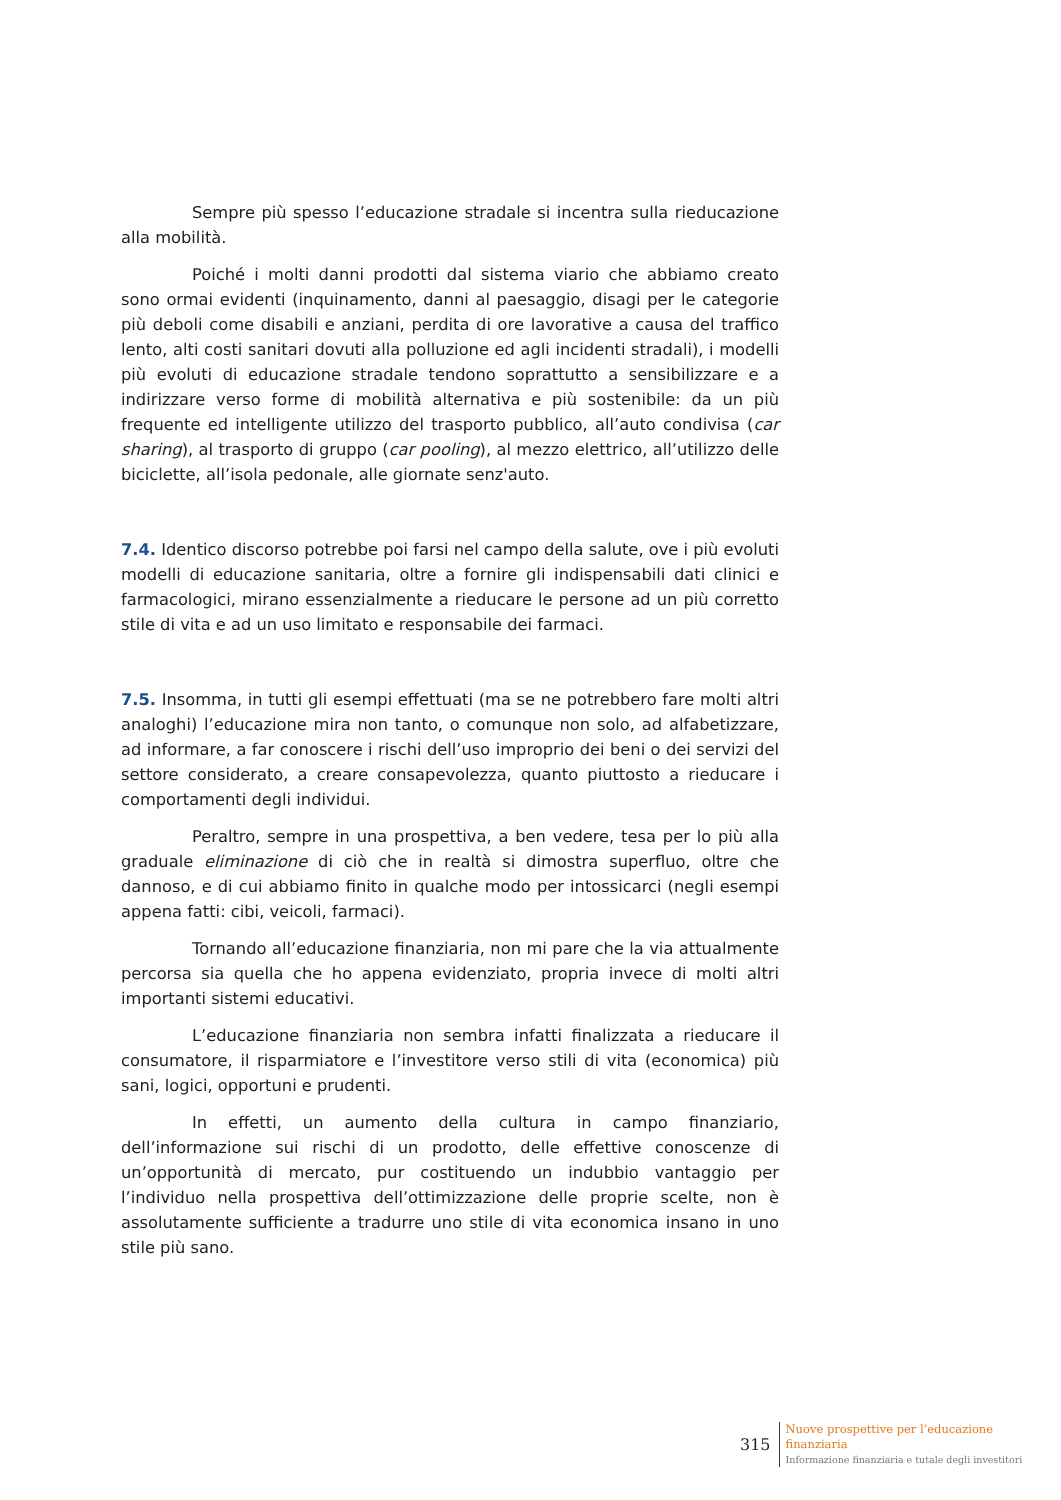Sempre più spesso l’educazione stradale si incentra sulla rieducazione alla mobilità.
Poiché i molti danni prodotti dal sistema viario che abbiamo creato sono ormai evidenti (inquinamento, danni al paesaggio, disagi per le categorie più deboli come disabili e anziani, perdita di ore lavorative a causa del traffico lento, alti costi sanitari dovuti alla polluzione ed agli incidenti stradali), i modelli più evoluti di educazione stradale tendono soprattutto a sensibilizzare e a indirizzare verso forme di mobilità alternativa e più sostenibile: da un più frequente ed intelligente utilizzo del trasporto pubblico, all’auto condivisa (car sharing), al trasporto di gruppo (car pooling), al mezzo elettrico, all’utilizzo delle biciclette, all’isola pedonale, alle giornate senz'auto.
7.4. Identico discorso potrebbe poi farsi nel campo della salute, ove i più evoluti modelli di educazione sanitaria, oltre a fornire gli indispensabili dati clinici e farmacologici, mirano essenzialmente a rieducare le persone ad un più corretto stile di vita e ad un uso limitato e responsabile dei farmaci.
7.5. Insomma, in tutti gli esempi effettuati (ma se ne potrebbero fare molti altri analoghi) l’educazione mira non tanto, o comunque non solo, ad alfabetizzare, ad informare, a far conoscere i rischi dell’uso improprio dei beni o dei servizi del settore considerato, a creare consapevolezza, quanto piuttosto a rieducare i comportamenti degli individui.
Peraltro, sempre in una prospettiva, a ben vedere, tesa per lo più alla graduale eliminazione di ciò che in realtà si dimostra superfluo, oltre che dannoso, e di cui abbiamo finito in qualche modo per intossicarci (negli esempi appena fatti: cibi, veicoli, farmaci).
Tornando all’educazione finanziaria, non mi pare che la via attualmente percorsa sia quella che ho appena evidenziato, propria invece di molti altri importanti sistemi educativi.
L’educazione finanziaria non sembra infatti finalizzata a rieducare il consumatore, il risparmiatore e l’investitore verso stili di vita (economica) più sani, logici, opportuni e prudenti.
In effetti, un aumento della cultura in campo finanziario, dell’informazione sui rischi di un prodotto, delle effettive conoscenze di un’opportunità di mercato, pur costituendo un indubbio vantaggio per l’individuo nella prospettiva dell’ottimizzazione delle proprie scelte, non è assolutamente sufficiente a tradurre uno stile di vita economica insano in uno stile più sano.
315
Nuove prospettive per l’educazione
finanziaria
Informazione finanziaria e tutale degli investitori